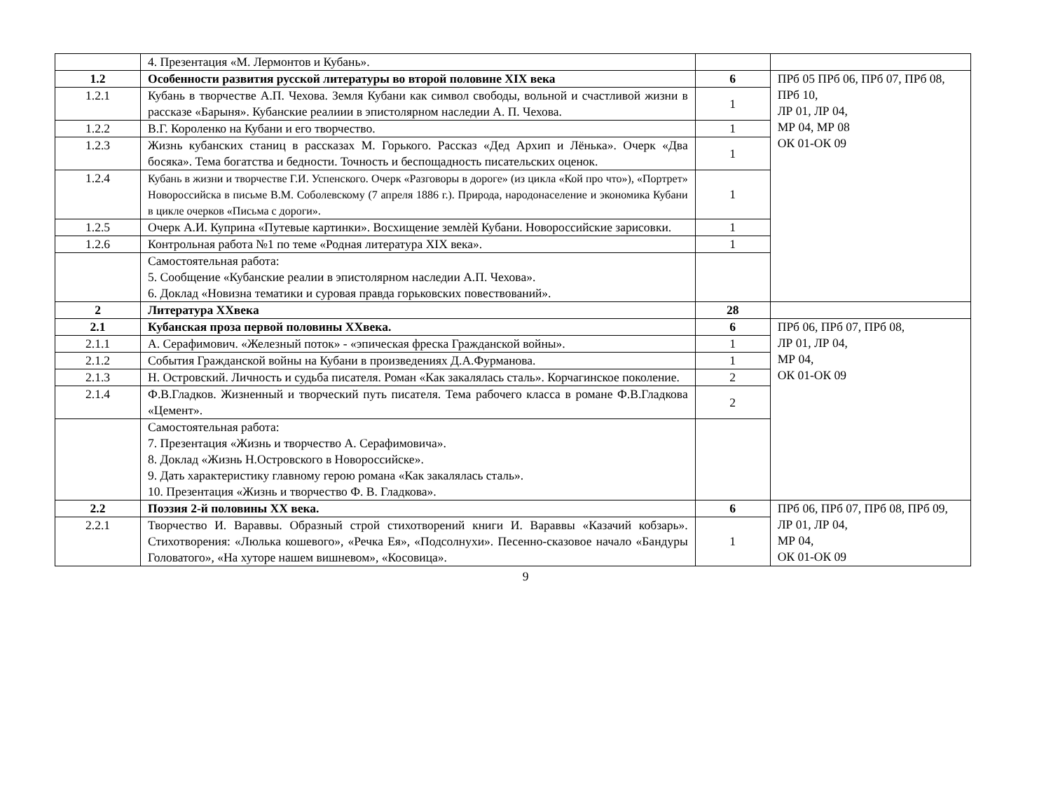| | 4. Презентация «М. Лермонтов и Кубань». | | |
| 1.2 | Особенности развития русской литературы во второй половине XIX века | 6 | ПРб 05 ПРб 06, ПРб 07, ПРб 08, ПРб 10, ЛР 01, ЛР 04, МР 04, МР 08 ОК 01-ОК 09 |
| 1.2.1 | Кубань в творчестве А.П. Чехова. Земля Кубани как символ свободы, вольной и счастливой жизни в рассказе «Барыня». Кубанские реалиии в эпистолярном наследии А. П. Чехова. | 1 | |
| 1.2.2 | В.Г. Короленко на Кубани и его творчество. | 1 | |
| 1.2.3 | Жизнь кубанских станиц в рассказах М. Горького. Рассказ «Дед Архип и Лёнька». Очерк «Два босяка». Тема богатства и бедности. Точность и беспощадность писательских оценок. | 1 | |
| 1.2.4 | Кубань в жизни и творчестве Г.И. Успенского. Очерк «Разговоры в дороге» (из цикла «Кой про что»), «Портрет» Новороссийска в письме В.М. Соболевскому (7 апреля 1886 г.). Природа, народонаселение и экономика Кубани в цикле очерков «Письма с дороги». | 1 | |
| 1.2.5 | Очерк А.И. Куприна «Путевые картинки». Восхищение землѐй Кубани. Новороссийские зарисовки. | 1 | |
| 1.2.6 | Контрольная работа №1 по теме «Родная литература XIX века». | 1 | |
| | Самостоятельная работа: 5. Сообщение «Кубанские реалии в эпистолярном наследии А.П. Чехова». 6. Доклад «Новизна тематики и суровая правда горьковских повествований». | | |
| 2 | Литература XXвека | 28 | |
| 2.1 | Кубанская проза первой половины XXвека. | 6 | ПРб 06, ПРб 07, ПРб 08, ЛР 01, ЛР 04, МР 04, ОК 01-ОК 09 |
| 2.1.1 | А. Серафимович. «Железный поток» - «эпическая фреска Гражданской войны». | 1 | |
| 2.1.2 | События Гражданской войны на Кубани в произведениях Д.А.Фурманова. | 1 | |
| 2.1.3 | Н. Островский. Личность и судьба писателя. Роман «Как закалялась сталь». Корчагинское поколение. | 2 | |
| 2.1.4 | Ф.В.Гладков. Жизненный и творческий путь писателя. Тема рабочего класса в романе Ф.В.Гладкова «Цемент». | 2 | |
| | Самостоятельная работа: 7. Презентация «Жизнь и творчество А. Серафимовича». 8. Доклад «Жизнь Н.Островского в Новороссийске». 9. Дать характеристику главному герою романа «Как закалялась сталь». 10. Презентация «Жизнь и творчество Ф. В. Гладкова». | | |
| 2.2 | Поэзия 2-й половины XX века. | 6 | ПРб 06, ПРб 07, ПРб 08, ПРб 09, ЛР 01, ЛР 04, МР 04, ОК 01-ОК 09 |
| 2.2.1 | Творчество И. Вараввы. Образный строй стихотворений книги И. Вараввы «Казачий кобзарь». Стихотворения: «Люлька кошевого», «Речка Ея», «Подсолнухи». Песенно-сказовое начало «Бандуры Головатого», «На хуторе нашем вишневом», «Косовица». | 1 | |
9